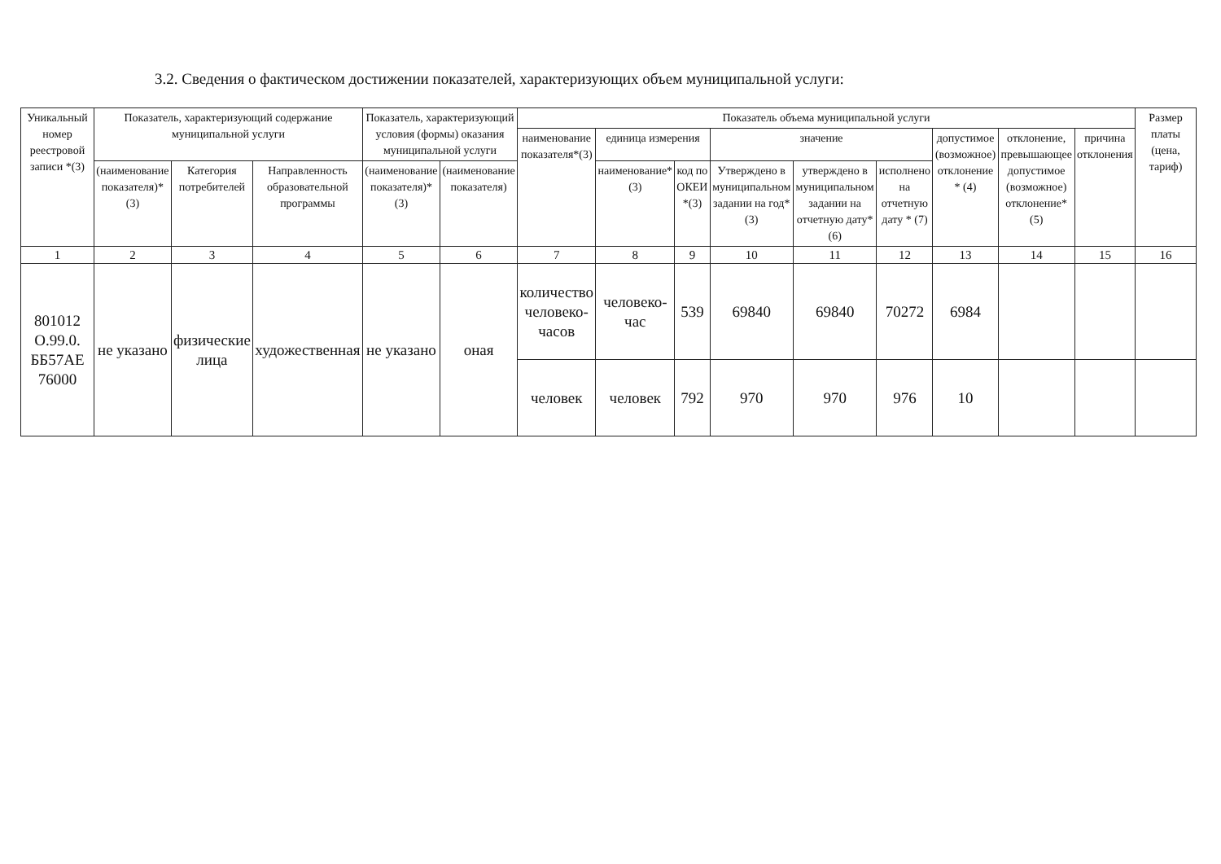3.2. Сведения о фактическом достижении показателей, характеризующих объем муниципальной услуги:
| Уникальный номер реестровой записи *(3) | Показатель, характеризующий содержание муниципальной услуги | | | Показатель, характеризующий условия (формы) оказания муниципальной услуги | | Показатель объема муниципальной услуги | | | | | | | | | Размер платы (цена, тариф) |
| --- | --- | --- | --- | --- | --- | --- | --- | --- | --- | --- | --- | --- | --- | --- | --- |
| | | | | | | наименование показателя*(3) | единица измерения | | значение | | | допустимое (возможное) отклонение * (4) | отклонение, превышающее допустимое (возможное) отклонение*(5) | причина отклонения | |
| | (наименование показателя)*(3) | Категория потребителей | Направленность образовательной программы | (наименование показателя)*(3) | (наименование показателя) | | наименование*(3) | код по ОКЕИ *(3) | Утверждено в муниципальном задании на год*(3) | утверждено в муниципальном задании на отчетную дату*(6) | исполнено на отчетную дату * (7) | | | | |
| 1 | 2 | 3 | 4 | 5 | 6 | 7 | 8 | 9 | 10 | 11 | 12 | 13 | 14 | 15 | 16 |
| 801012 О.99.0. ББ57АЕ 76000 | не указано | физические лица | художественная | не указано | оная | количество человеко-часов | человеко-час | 539 | 69840 | 69840 | 70272 | 6984 | | | |
| | | | | | | человек | человек | 792 | 970 | 970 | 976 | 10 | | | |